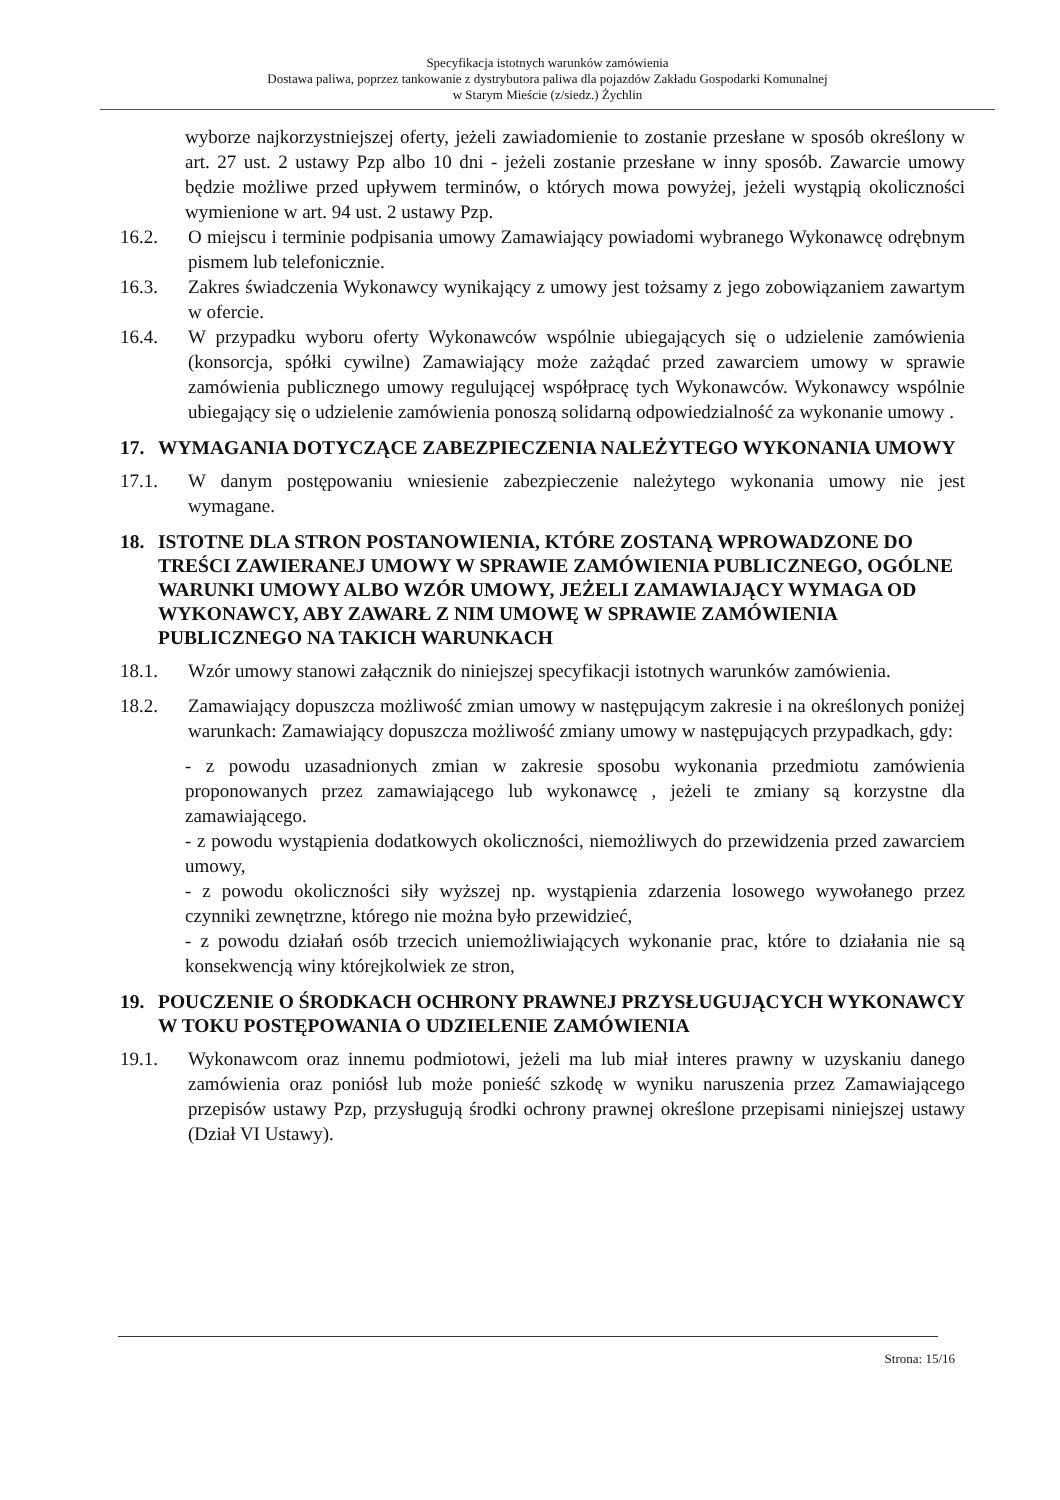Specyfikacja istotnych warunków zamówienia
Dostawa paliwa, poprzez tankowanie z dystrybutora paliwa dla pojazdów Zakładu Gospodarki Komunalnej
w Starym Mieście (z/siedz.) Żychlin
wyborze najkorzystniejszej oferty, jeżeli zawiadomienie to zostanie przesłane w sposób określony w art. 27 ust. 2 ustawy Pzp albo 10 dni - jeżeli zostanie przesłane w inny sposób. Zawarcie umowy będzie możliwe przed upływem terminów, o których mowa powyżej, jeżeli wystąpią okoliczności wymienione w art. 94 ust. 2 ustawy Pzp.
16.2. O miejscu i terminie podpisania umowy Zamawiający powiadomi wybranego Wykonawcę odrębnym pismem lub telefonicznie.
16.3. Zakres świadczenia Wykonawcy wynikający z umowy jest tożsamy z jego zobowiązaniem zawartym w ofercie.
16.4. W przypadku wyboru oferty Wykonawców wspólnie ubiegających się o udzielenie zamówienia (konsorcja, spółki cywilne) Zamawiający może zażądać przed zawarciem umowy w sprawie zamówienia publicznego umowy regulującej współpracę tych Wykonawców. Wykonawcy wspólnie ubiegający się o udzielenie zamówienia ponoszą solidarną odpowiedzialność za wykonanie umowy .
17. WYMAGANIA DOTYCZĄCE ZABEZPIECZENIA NALEŻYTEGO WYKONANIA UMOWY
17.1. W danym postępowaniu wniesienie zabezpieczenie należytego wykonania umowy nie jest wymagane.
18. ISTOTNE DLA STRON POSTANOWIENIA, KTÓRE ZOSTANĄ WPROWADZONE DO TREŚCI ZAWIERANEJ UMOWY W SPRAWIE ZAMÓWIENIA PUBLICZNEGO, OGÓLNE WARUNKI UMOWY ALBO WZÓR UMOWY, JEŻELI ZAMAWIAJĄCY WYMAGA OD WYKONAWCY, ABY ZAWARŁ Z NIM UMOWĘ W SPRAWIE ZAMÓWIENIA PUBLICZNEGO NA TAKICH WARUNKACH
18.1. Wzór umowy stanowi załącznik do niniejszej specyfikacji istotnych warunków zamówienia.
18.2. Zamawiający dopuszcza możliwość zmian umowy w następującym zakresie i na określonych poniżej warunkach: Zamawiający dopuszcza możliwość zmiany umowy w następujących przypadkach, gdy:
- z powodu uzasadnionych zmian w zakresie sposobu wykonania przedmiotu zamówienia proponowanych przez zamawiającego lub wykonawcę , jeżeli te zmiany są korzystne dla zamawiającego.
- z powodu wystąpienia dodatkowych okoliczności, niemożliwych do przewidzenia przed zawarciem umowy,
- z powodu okoliczności siły wyższej np. wystąpienia zdarzenia losowego wywołanego przez czynniki zewnętrzne, którego nie można było przewidzieć,
- z powodu działań osób trzecich uniemożliwiających wykonanie prac, które to działania nie są konsekwencją winy którejkolwiek ze stron,
19. POUCZENIE O ŚRODKACH OCHRONY PRAWNEJ PRZYSŁUGUJĄCYCH WYKONAWCY W TOKU POSTĘPOWANIA O UDZIELENIE ZAMÓWIENIA
19.1. Wykonawcom oraz innemu podmiotowi, jeżeli ma lub miał interes prawny w uzyskaniu danego zamówienia oraz poniósł lub może ponieść szkodę w wyniku naruszenia przez Zamawiającego przepisów ustawy Pzp, przysługują środki ochrony prawnej określone przepisami niniejszej ustawy (Dział VI Ustawy).
Strona: 15/16